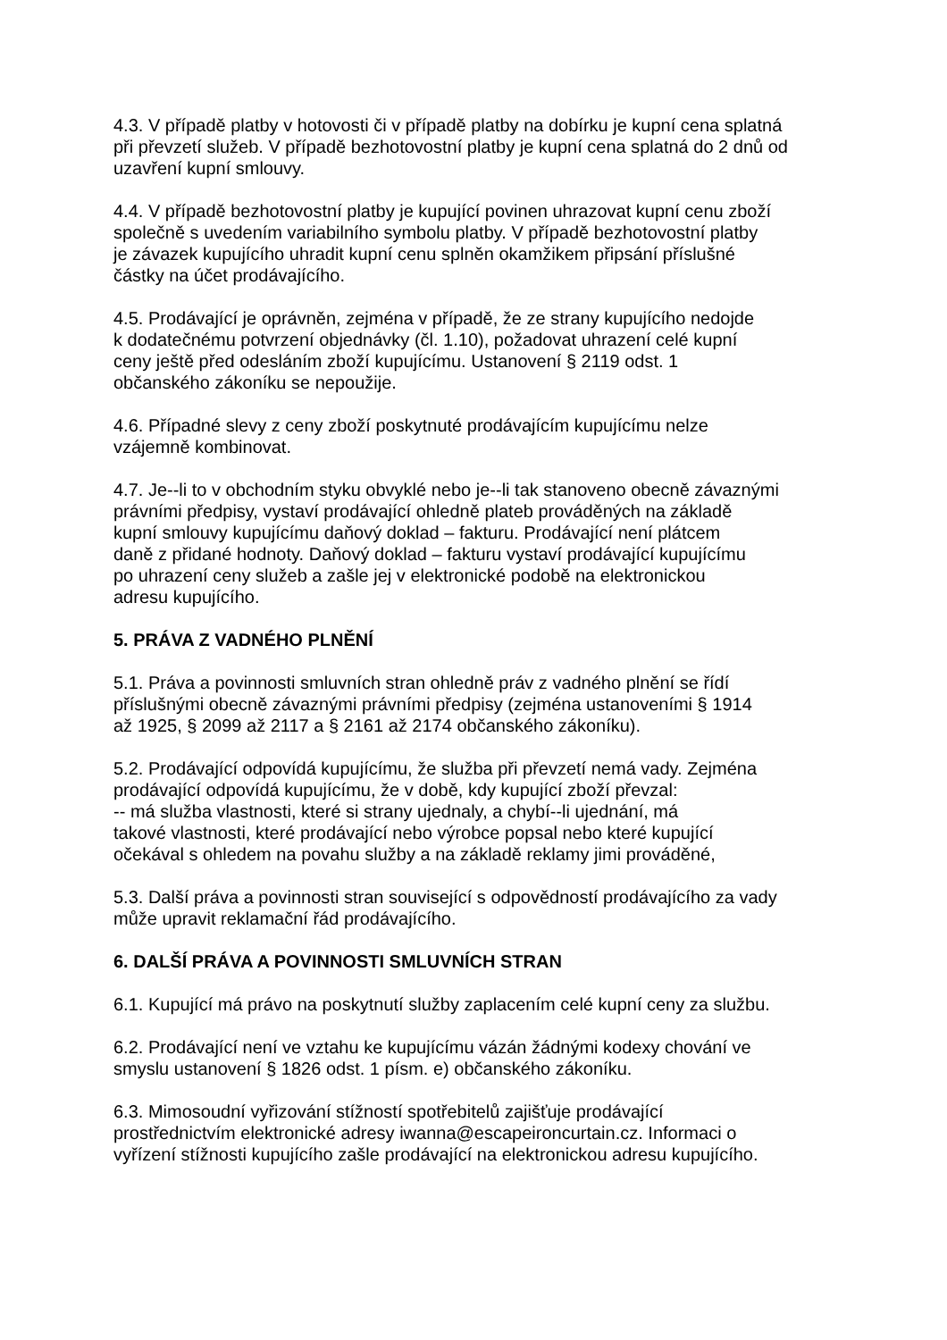4.3. V případě platby v hotovosti či v případě platby na dobírku je kupní cena splatná
při převzetí služeb. V případě bezhotovostní platby je kupní cena splatná do 2 dnů od
uzavření kupní smlouvy.
4.4. V případě bezhotovostní platby je kupující povinen uhrazovat kupní cenu zboží
společně s uvedením variabilního symbolu platby. V případě bezhotovostní platby
je závazek kupujícího uhradit kupní cenu splněn okamžikem připsání příslušné
částky na účet prodávajícího.
4.5. Prodávající je oprávněn, zejména v případě, že ze strany kupujícího nedojde
k dodatečnému potvrzení objednávky (čl. 1.10), požadovat uhrazení celé kupní
ceny ještě před odesláním zboží kupujícímu. Ustanovení § 2119 odst. 1
občanského zákoníku se nepoužije.
4.6. Případné slevy z ceny zboží poskytnuté prodávajícím kupujícímu nelze
vzájemně kombinovat.
4.7. Je--li to v obchodním styku obvyklé nebo je--li tak stanoveno obecně závaznými
právními předpisy, vystaví prodávající ohledně plateb prováděných na základě
kupní smlouvy kupujícímu daňový doklad – fakturu. Prodávající není plátcem
daně z přidané hodnoty. Daňový doklad – fakturu vystaví prodávající kupujícímu
po uhrazení ceny služeb a zašle jej v elektronické podobě na elektronickou
adresu kupujícího.
5. PRÁVA Z VADNÉHO PLNĚNÍ
5.1. Práva a povinnosti smluvních stran ohledně práv z vadného plnění se řídí
příslušnými obecně závaznými právními předpisy (zejména ustanoveními § 1914
až 1925, § 2099 až 2117 a § 2161 až 2174 občanského zákoníku).
5.2. Prodávající odpovídá kupujícímu, že služba při převzetí nemá vady. Zejména
prodávající odpovídá kupujícímu, že v době, kdy kupující zboží převzal:
-- má služba vlastnosti, které si strany ujednaly, a chybí--li ujednání, má
takové vlastnosti, které prodávající nebo výrobce popsal nebo které kupující
očekával s ohledem na povahu služby a na základě reklamy jimi prováděné,
5.3. Další práva a povinnosti stran související s odpovědností prodávajícího za vady
může upravit reklamační řád prodávajícího.
6. DALŠÍ PRÁVA A POVINNOSTI SMLUVNÍCH STRAN
6.1. Kupující má právo na poskytnutí služby zaplacením celé kupní ceny za službu.
6.2. Prodávající není ve vztahu ke kupujícímu vázán žádnými kodexy chování ve
smyslu ustanovení § 1826 odst. 1 písm. e) občanského zákoníku.
6.3. Mimosoudní vyřizování stížností spotřebitelů zajišťuje prodávající
prostřednictvím elektronické adresy iwanna@escapeironcurtain.cz. Informaci o
vyřízení stížnosti kupujícího zašle prodávající na elektronickou adresu kupujícího.